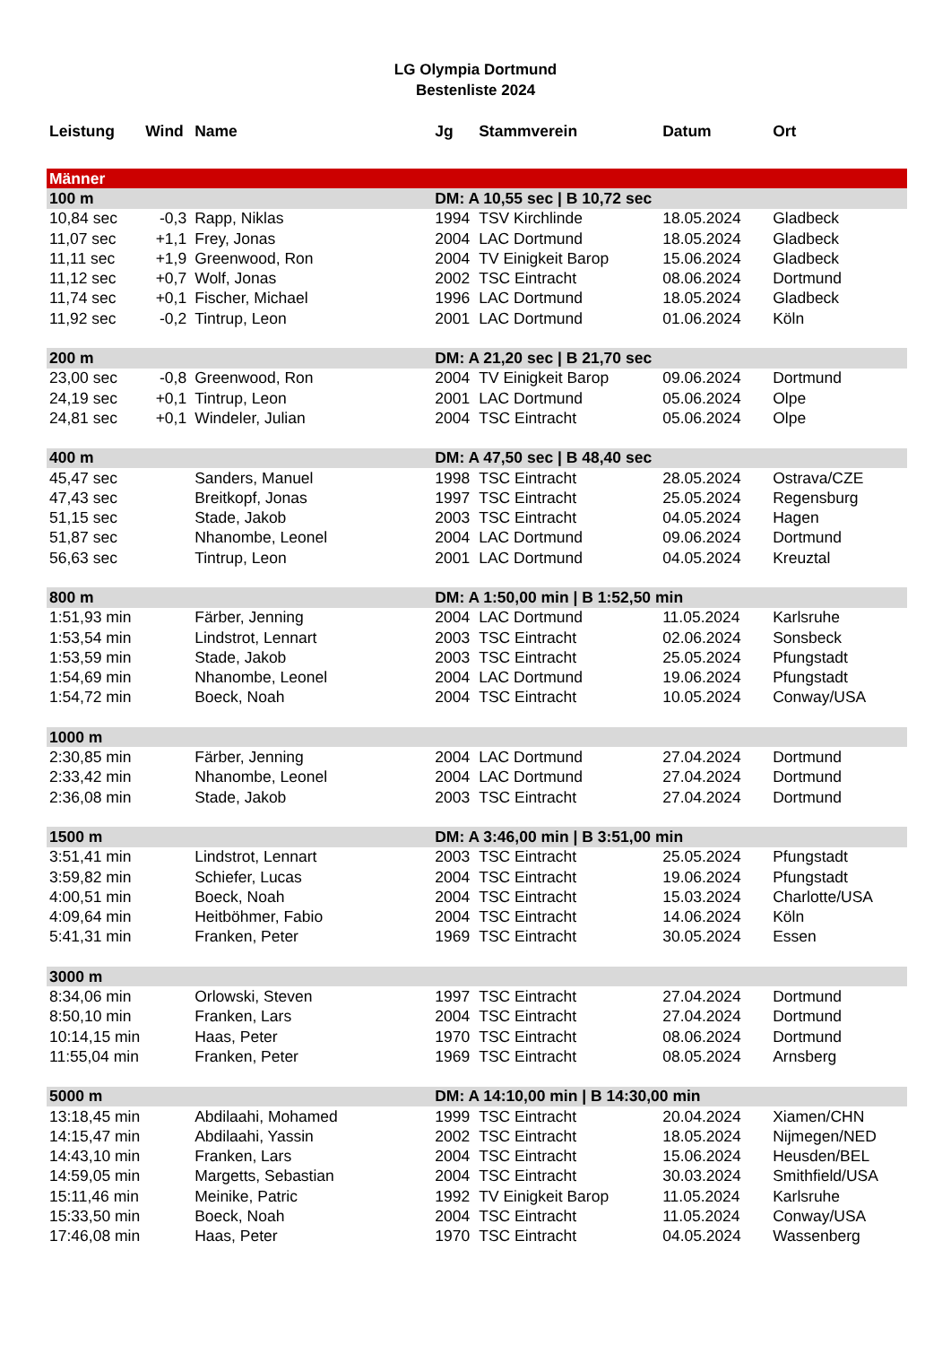LG Olympia Dortmund
Bestenliste 2024
| Leistung | Wind | Name | Jg | Stammverein | Datum | Ort |
| --- | --- | --- | --- | --- | --- | --- |
| Männer | | | | | | |
| 100 m | | | DM: A 10,55 sec / B 10,72 sec | | | |
| 10,84 sec | -0,3 | Rapp, Niklas | 1994 | TSV Kirchlinde | 18.05.2024 | Gladbeck |
| 11,07 sec | +1,1 | Frey, Jonas | 2004 | LAC Dortmund | 18.05.2024 | Gladbeck |
| 11,11 sec | +1,9 | Greenwood, Ron | 2004 | TV Einigkeit Barop | 15.06.2024 | Gladbeck |
| 11,12 sec | +0,7 | Wolf, Jonas | 2002 | TSC Eintracht | 08.06.2024 | Dortmund |
| 11,74 sec | +0,1 | Fischer, Michael | 1996 | LAC Dortmund | 18.05.2024 | Gladbeck |
| 11,92 sec | -0,2 | Tintrup, Leon | 2001 | LAC Dortmund | 01.06.2024 | Köln |
| 200 m | | | DM: A 21,20 sec / B 21,70 sec | | | |
| 23,00 sec | -0,8 | Greenwood, Ron | 2004 | TV Einigkeit Barop | 09.06.2024 | Dortmund |
| 24,19 sec | +0,1 | Tintrup, Leon | 2001 | LAC Dortmund | 05.06.2024 | Olpe |
| 24,81 sec | +0,1 | Windeler, Julian | 2004 | TSC Eintracht | 05.06.2024 | Olpe |
| 400 m | | | DM: A 47,50 sec / B 48,40 sec | | | |
| 45,47 sec | | Sanders, Manuel | 1998 | TSC Eintracht | 28.05.2024 | Ostrava/CZE |
| 47,43 sec | | Breitkopf, Jonas | 1997 | TSC Eintracht | 25.05.2024 | Regensburg |
| 51,15 sec | | Stade, Jakob | 2003 | TSC Eintracht | 04.05.2024 | Hagen |
| 51,87 sec | | Nhanombe, Leonel | 2004 | LAC Dortmund | 09.06.2024 | Dortmund |
| 56,63 sec | | Tintrup, Leon | 2001 | LAC Dortmund | 04.05.2024 | Kreuztal |
| 800 m | | | DM: A 1:50,00 min / B 1:52,50 min | | | |
| 1:51,93 min | | Färber, Jenning | 2004 | LAC Dortmund | 11.05.2024 | Karlsruhe |
| 1:53,54 min | | Lindstrot, Lennart | 2003 | TSC Eintracht | 02.06.2024 | Sonsbeck |
| 1:53,59 min | | Stade, Jakob | 2003 | TSC Eintracht | 25.05.2024 | Pfungstadt |
| 1:54,69 min | | Nhanombe, Leonel | 2004 | LAC Dortmund | 19.06.2024 | Pfungstadt |
| 1:54,72 min | | Boeck, Noah | 2004 | TSC Eintracht | 10.05.2024 | Conway/USA |
| 1000 m | | | | | | |
| 2:30,85 min | | Färber, Jenning | 2004 | LAC Dortmund | 27.04.2024 | Dortmund |
| 2:33,42 min | | Nhanombe, Leonel | 2004 | LAC Dortmund | 27.04.2024 | Dortmund |
| 2:36,08 min | | Stade, Jakob | 2003 | TSC Eintracht | 27.04.2024 | Dortmund |
| 1500 m | | | DM: A 3:46,00 min / B 3:51,00 min | | | |
| 3:51,41 min | | Lindstrot, Lennart | 2003 | TSC Eintracht | 25.05.2024 | Pfungstadt |
| 3:59,82 min | | Schiefer, Lucas | 2004 | TSC Eintracht | 19.06.2024 | Pfungstadt |
| 4:00,51 min | | Boeck, Noah | 2004 | TSC Eintracht | 15.03.2024 | Charlotte/USA |
| 4:09,64 min | | Heitböhmer, Fabio | 2004 | TSC Eintracht | 14.06.2024 | Köln |
| 5:41,31 min | | Franken, Peter | 1969 | TSC Eintracht | 30.05.2024 | Essen |
| 3000 m | | | | | | |
| 8:34,06 min | | Orlowski, Steven | 1997 | TSC Eintracht | 27.04.2024 | Dortmund |
| 8:50,10 min | | Franken, Lars | 2004 | TSC Eintracht | 27.04.2024 | Dortmund |
| 10:14,15 min | | Haas, Peter | 1970 | TSC Eintracht | 08.06.2024 | Dortmund |
| 11:55,04 min | | Franken, Peter | 1969 | TSC Eintracht | 08.05.2024 | Arnsberg |
| 5000 m | | | DM: A 14:10,00 min / B 14:30,00 min | | | |
| 13:18,45 min | | Abdilaahi, Mohamed | 1999 | TSC Eintracht | 20.04.2024 | Xiamen/CHN |
| 14:15,47 min | | Abdilaahi, Yassin | 2002 | TSC Eintracht | 18.05.2024 | Nijmegen/NED |
| 14:43,10 min | | Franken, Lars | 2004 | TSC Eintracht | 15.06.2024 | Heusden/BEL |
| 14:59,05 min | | Margetts, Sebastian | 2004 | TSC Eintracht | 30.03.2024 | Smithfield/USA |
| 15:11,46 min | | Meinike, Patric | 1992 | TV Einigkeit Barop | 11.05.2024 | Karlsruhe |
| 15:33,50 min | | Boeck, Noah | 2004 | TSC Eintracht | 11.05.2024 | Conway/USA |
| 17:46,08 min | | Haas, Peter | 1970 | TSC Eintracht | 04.05.2024 | Wassenberg |